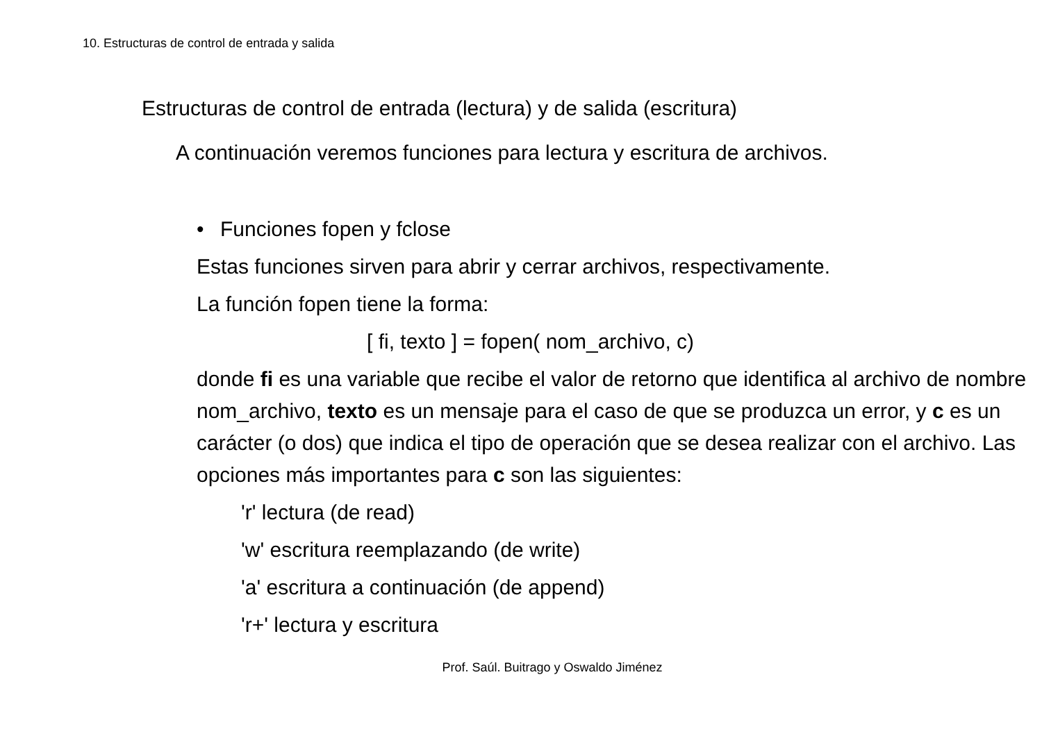10. Estructuras de control de entrada y salida
Estructuras de control de entrada (lectura) y de salida (escritura)
A continuación veremos funciones para lectura y escritura de archivos.
• Funciones fopen y fclose
Estas funciones sirven para abrir y cerrar archivos, respectivamente.
La función fopen tiene la forma:
[ fi, texto ] = fopen( nom_archivo, c)
donde fi es una variable que recibe el valor de retorno que identifica al archivo de nombre nom_archivo, texto es un mensaje para el caso de que se produzca un error, y c es un carácter (o dos) que indica el tipo de operación que se desea realizar con el archivo. Las opciones más importantes para c son las siguientes:
'r' lectura (de read)
'w' escritura reemplazando (de write)
'a' escritura a continuación (de append)
'r+' lectura y escritura
Prof. Saúl. Buitrago y Oswaldo Jiménez